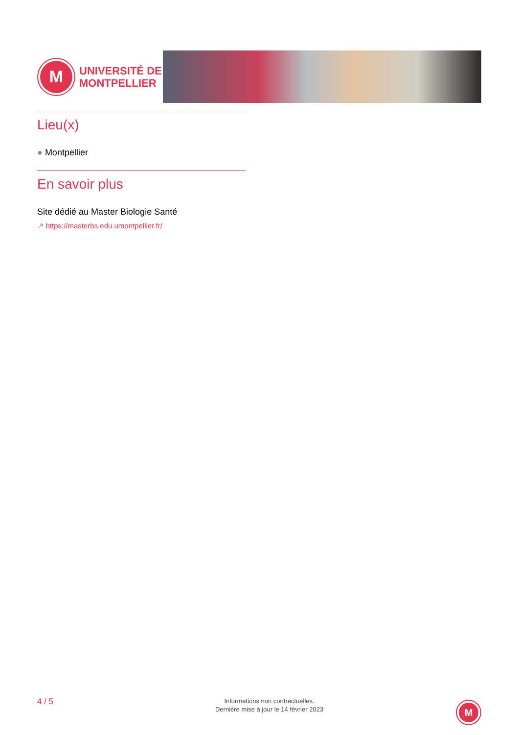M
UNIVERSITÉ DE
MONTPELLIER
Lieu(x)
● Montpellier
En savoir plus
Site dédié au Master Biologie Santé
↗ https://masterbs.edu.umontpellier.fr/
4 / 5
Informations non contractuelles.
Dernière mise à jour le 14 février 2023
M